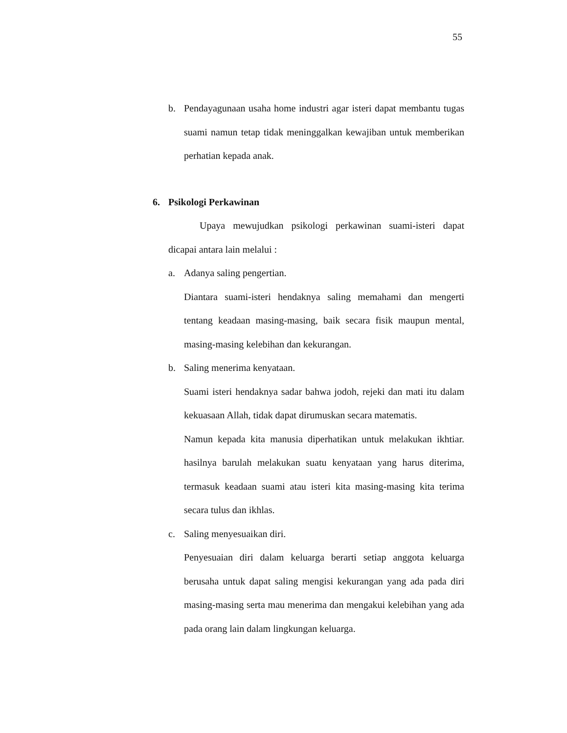55
b. Pendayagunaan usaha home industri agar isteri dapat membantu tugas suami namun tetap tidak meninggalkan kewajiban untuk memberikan perhatian kepada anak.
6. Psikologi Perkawinan
Upaya mewujudkan psikologi perkawinan suami-isteri dapat dicapai antara lain melalui :
a. Adanya saling pengertian.
Diantara suami-isteri hendaknya saling memahami dan mengerti tentang keadaan masing-masing, baik secara fisik maupun mental, masing-masing kelebihan dan kekurangan.
b. Saling menerima kenyataan.
Suami isteri hendaknya sadar bahwa jodoh, rejeki dan mati itu dalam kekuasaan Allah, tidak dapat dirumuskan secara matematis.
Namun kepada kita manusia diperhatikan untuk melakukan ikhtiar. hasilnya barulah melakukan suatu kenyataan yang harus diterima, termasuk keadaan suami atau isteri kita masing-masing kita terima secara tulus dan ikhlas.
c. Saling menyesuaikan diri.
Penyesuaian diri dalam keluarga berarti setiap anggota keluarga berusaha untuk dapat saling mengisi kekurangan yang ada pada diri masing-masing serta mau menerima dan mengakui kelebihan yang ada pada orang lain dalam lingkungan keluarga.